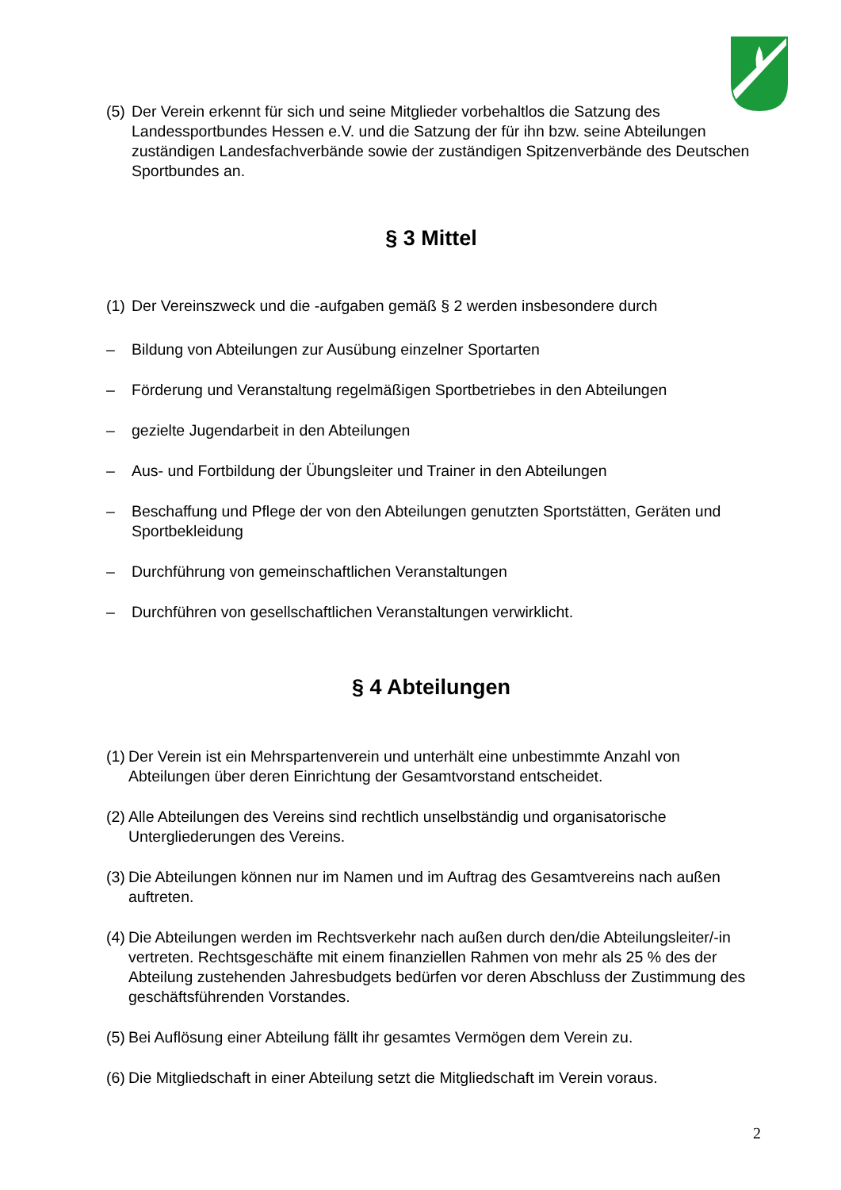(5) Der Verein erkennt für sich und seine Mitglieder vorbehaltlos die Satzung des Landessportbundes Hessen e.V. und die Satzung der für ihn bzw. seine Abteilungen zuständigen Landesfachverbände sowie der zuständigen Spitzenverbände des Deutschen Sportbundes an.
§ 3 Mittel
(1) Der Vereinszweck und die -aufgaben gemäß § 2 werden insbesondere durch
– Bildung von Abteilungen zur Ausübung einzelner Sportarten
– Förderung und Veranstaltung regelmäßigen Sportbetriebes in den Abteilungen
– gezielte Jugendarbeit in den Abteilungen
– Aus- und Fortbildung der Übungsleiter und Trainer in den Abteilungen
– Beschaffung und Pflege der von den Abteilungen genutzten Sportstätten, Geräten und Sportbekleidung
– Durchführung von gemeinschaftlichen Veranstaltungen
– Durchführen von gesellschaftlichen Veranstaltungen verwirklicht.
§ 4 Abteilungen
(1) Der Verein ist ein Mehrspartenverein und unterhält eine unbestimmte Anzahl von Abteilungen über deren Einrichtung der Gesamtvorstand entscheidet.
(2) Alle Abteilungen des Vereins sind rechtlich unselbständig und organisatorische Untergliederungen des Vereins.
(3) Die Abteilungen können nur im Namen und im Auftrag des Gesamtvereins nach außen auftreten.
(4) Die Abteilungen werden im Rechtsverkehr nach außen durch den/die Abteilungsleiter/-in vertreten. Rechtsgeschäfte mit einem finanziellen Rahmen von mehr als 25 % des der Abteilung zustehenden Jahresbudgets bedürfen vor deren Abschluss der Zustimmung des geschäftsführenden Vorstandes.
(5) Bei Auflösung einer Abteilung fällt ihr gesamtes Vermögen dem Verein zu.
(6) Die Mitgliedschaft in einer Abteilung setzt die Mitgliedschaft im Verein voraus.
2